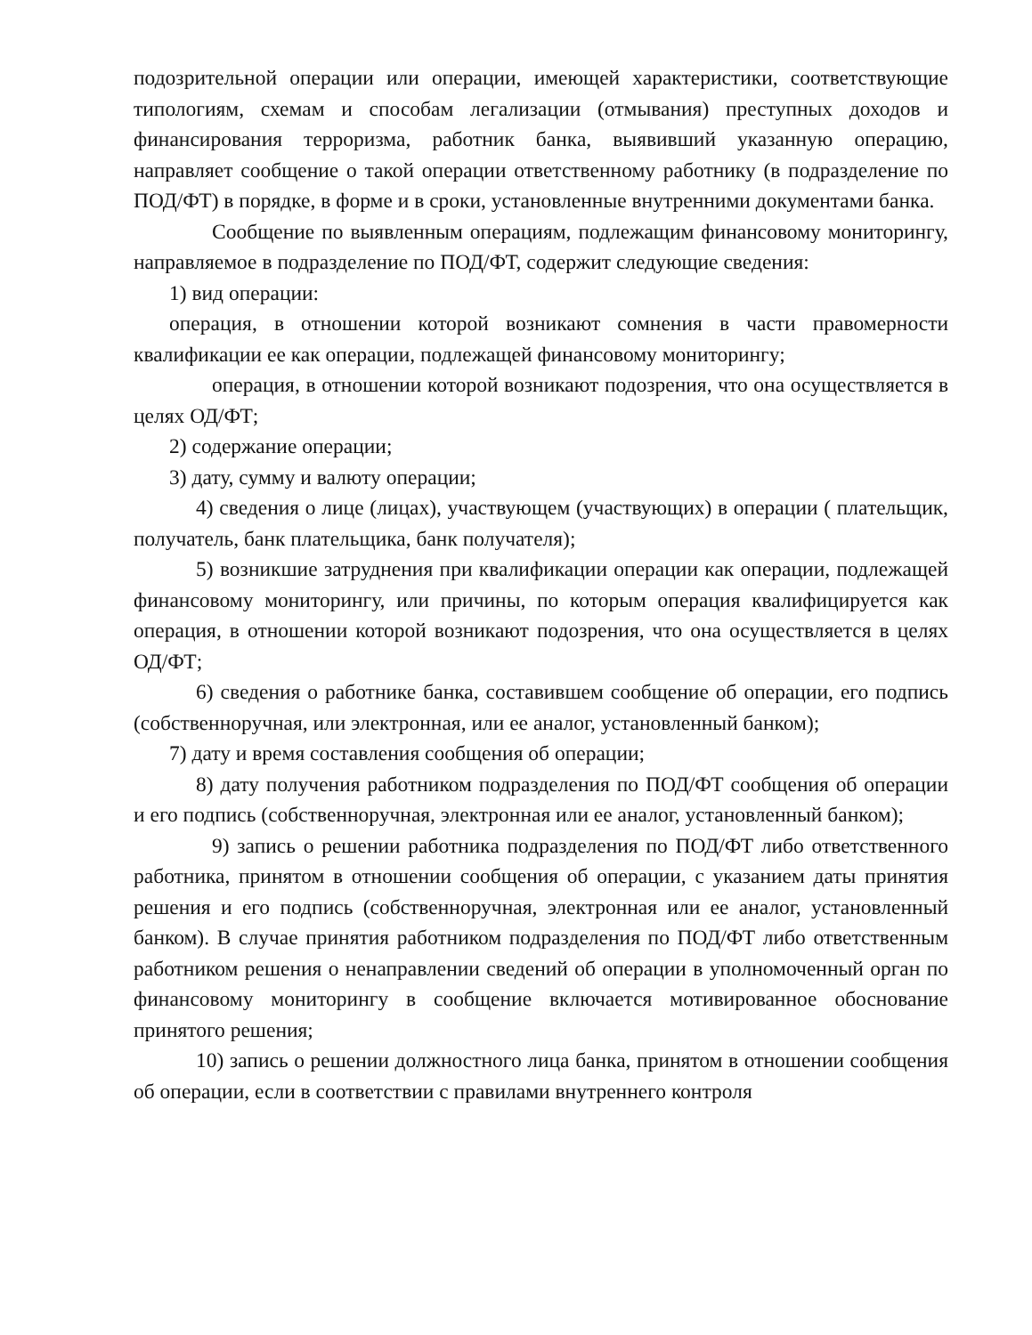подозрительной операции или операции, имеющей характеристики, соответствующие типологиям, схемам и способам легализации (отмывания) преступных доходов и финансирования терроризма, работник банка, выявивший указанную операцию, направляет сообщение о такой операции ответственному работнику (в подразделение по ПОД/ФТ) в порядке, в форме и в сроки, установленные внутренними документами банка.
Сообщение по выявленным операциям, подлежащим финансовому мониторингу, направляемое в подразделение по ПОД/ФТ, содержит следующие сведения:
1) вид операции:
операция, в отношении которой возникают сомнения в части правомерности квалификации ее как операции, подлежащей финансовому мониторингу;
операция, в отношении которой возникают подозрения, что она осуществляется в целях ОД/ФТ;
2) содержание операции;
3) дату, сумму и валюту операции;
4) сведения о лице (лицах), участвующем (участвующих) в операции ( плательщик, получатель, банк плательщика, банк получателя);
5) возникшие затруднения при квалификации операции как операции, подлежащей финансовому мониторингу, или причины, по которым операция квалифицируется как операция, в отношении которой возникают подозрения, что она осуществляется в целях ОД/ФТ;
6) сведения о работнике банка, составившем сообщение об операции, его подпись (собственноручная, или электронная, или ее аналог, установленный банком);
7) дату и время составления сообщения об операции;
8) дату получения работником подразделения по ПОД/ФТ сообщения об операции и его подпись (собственноручная, электронная или ее аналог, установленный банком);
9) запись о решении работника подразделения по ПОД/ФТ либо ответственного работника, принятом в отношении сообщения об операции, с указанием даты принятия решения и его подпись (собственноручная, электронная или ее аналог, установленный банком). В случае принятия работником подразделения по ПОД/ФТ либо ответственным работником решения о ненаправлении сведений об операции в уполномоченный орган по финансовому мониторингу в сообщение включается мотивированное обоснование принятого решения;
10) запись о решении должностного лица банка, принятом в отношении сообщения об операции, если в соответствии с правилами внутреннего контроля